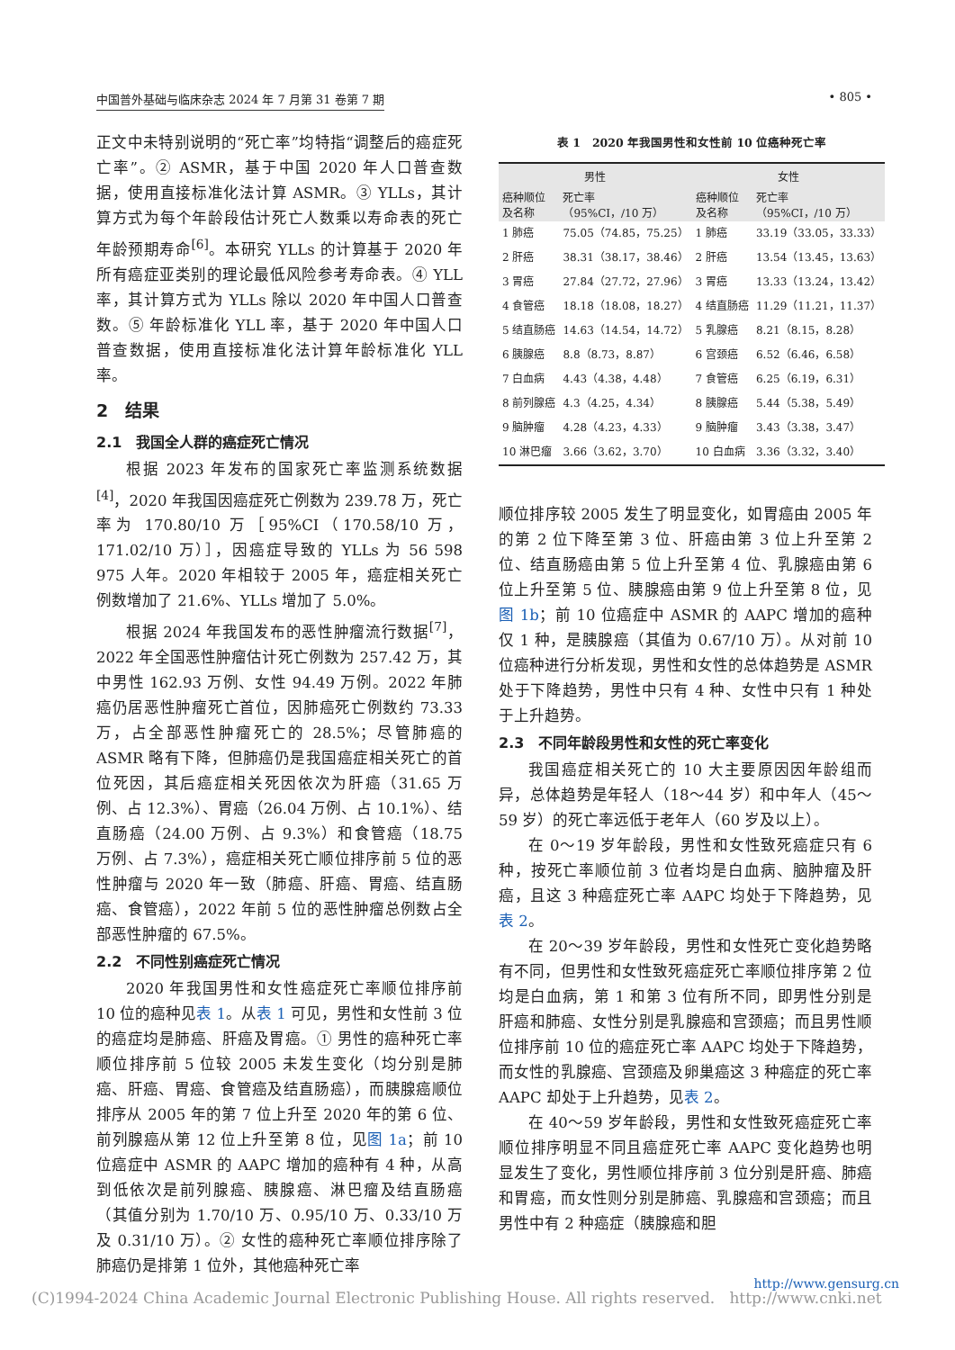中国普外基础与临床杂志 2024 年 7 月第 31 卷第 7 期 • 805 •
正文中未特别说明的“死亡率”均特指“调整后的癌症死亡率”。② ASMR，基于中国 2020 年人口普查数据，使用直接标准化法计算 ASMR。③ YLLs，其计算方式为每个年龄段估计死亡人数乘以寿命表的死亡年龄预期寿命<sup>[6]</sup>。本研究 YLLs 的计算基于 2020 年所有癌症亚类别的理论最低风险参考寿命表。④ YLL 率，其计算方式为 YLLs 除以 2020 年中国人口普查数。⑤ 年龄标准化 YLL 率，基于 2020 年中国人口普查数据，使用直接标准化法计算年龄标准化 YLL 率。
2　结果
2.1　我国全人群的癌症死亡情况
根据 2023 年发布的国家死亡率监测系统数据<sup>[4]</sup>，2020 年我国因癌症死亡例数为 239.78 万，死亡率为 170.80/10 万［95%CI（170.58/10 万，171.02/10 万）］，因癌症导致的 YLLs 为 56 598 975 人年。2020 年相较于 2005 年，癌症相关死亡例数增加了 21.6%、YLLs 增加了 5.0%。
根据 2024 年我国发布的恶性肿瘤流行数据<sup>[7]</sup>，2022 年全国恶性肿瘤估计死亡例数为 257.42 万，其中男性 162.93 万例、女性 94.49 万例。2022 年肺癌仍居恶性肿瘤死亡首位，因肺癌死亡例数约 73.33 万，占全部恶性肿瘤死亡的 28.5%；尽管肺癌的 ASMR 略有下降，但肺癌仍是我国癌症相关死亡的首位死因，其后癌症相关死因依次为肝癌（31.65 万例、占 12.3%）、胃癌（26.04 万例、占 10.1%）、结直肠癌（24.00 万例、占 9.3%）和食管癌（18.75 万例、占 7.3%），癌症相关死亡顺位排序前 5 位的恶性肿瘤与 2020 年一致（肺癌、肝癌、胃癌、结直肠癌、食管癌），2022 年前 5 位的恶性肿瘤总例数占全部恶性肿瘤的 67.5%。
2.2　不同性别癌症死亡情况
2020 年我国男性和女性癌症死亡率顺位排序前 10 位的癌种见表 1。从表 1 可见，男性和女性前 3 位的癌症均是肺癌、肝癌及胃癌。① 男性的癌种死亡率顺位排序前 5 位较 2005 未发生变化（均分别是肺癌、肝癌、胃癌、食管癌及结直肠癌），而胰腺癌顺位排序从 2005 年的第 7 位上升至 2020 年的第 6 位、前列腺癌从第 12 位上升至第 8 位，见图 1a；前 10 位癌症中 ASMR 的 AAPC 增加的癌种有 4 种，从高到低依次是前列腺癌、胰腺癌、淋巴瘤及结直肠癌（其值分别为 1.70/10 万、0.95/10 万、0.33/10 万及 0.31/10 万）。② 女性的癌种死亡率顺位排序除了肺癌仍是排第 1 位外，其他癌种死亡率
表 1 2020 年我国男性和女性前 10 位癌种死亡率
| 男性 | | 女性 | |
| --- | --- | --- | --- |
| 癌种顺位 及名称 | 死亡率 （95%CI，/10 万） | 癌种顺位 及名称 | 死亡率 （95%CI，/10 万） |
| 1 肺癌 | 75.05（74.85，75.25） | 1 肺癌 | 33.19（33.05，33.33） |
| 2 肝癌 | 38.31（38.17，38.46） | 2 肝癌 | 13.54（13.45，13.63） |
| 3 胃癌 | 27.84（27.72，27.96） | 3 胃癌 | 13.33（13.24，13.42） |
| 4 食管癌 | 18.18（18.08，18.27） | 4 结直肠癌 | 11.29（11.21，11.37） |
| 5 结直肠癌 | 14.63（14.54，14.72） | 5 乳腺癌 | 8.21（8.15，8.28） |
| 6 胰腺癌 | 8.8（8.73，8.87） | 6 宫颈癌 | 6.52（6.46，6.58） |
| 7 白血病 | 4.43（4.38，4.48） | 7 食管癌 | 6.25（6.19，6.31） |
| 8 前列腺癌 | 4.3（4.25，4.34） | 8 胰腺癌 | 5.44（5.38，5.49） |
| 9 脑肿瘤 | 4.28（4.23，4.33） | 9 脑肿瘤 | 3.43（3.38，3.47） |
| 10 淋巴瘤 | 3.66（3.62，3.70） | 10 白血病 | 3.36（3.32，3.40） |
顺位排序较 2005 发生了明显变化，如胃癌由 2005 年的第 2 位下降至第 3 位、肝癌由第 3 位上升至第 2 位、结直肠癌由第 5 位上升至第 4 位、乳腺癌由第 6 位上升至第 5 位、胰腺癌由第 9 位上升至第 8 位，见图 1b；前 10 位癌症中 ASMR 的 AAPC 增加的癌种仅 1 种，是胰腺癌（其值为 0.67/10 万）。从对前 10 位癌种进行分析发现，男性和女性的总体趋势是 ASMR 处于下降趋势，男性中只有 4 种、女性中只有 1 种处于上升趋势。
2.3　不同年龄段男性和女性的死亡率变化
我国癌症相关死亡的 10 大主要原因因年龄组而异，总体趋势是年轻人（18～44 岁）和中年人（45～59 岁）的死亡率远低于老年人（60 岁及以上）。
在 0～19 岁年龄段，男性和女性致死癌症只有 6 种，按死亡率顺位前 3 位者均是白血病、脑肿瘤及肝癌，且这 3 种癌症死亡率 AAPC 均处于下降趋势，见表 2。
在 20～39 岁年龄段，男性和女性死亡变化趋势略有不同，但男性和女性致死癌症死亡率顺位排序第 2 位均是白血病，第 1 和第 3 位有所不同，即男性分别是肝癌和肺癌、女性分别是乳腺癌和宫颈癌；而且男性顺位排序前 10 位的癌症死亡率 AAPC 均处于下降趋势，而女性的乳腺癌、宫颈癌及卵巢癌这 3 种癌症的死亡率 AAPC 却处于上升趋势，见表 2。
在 40～59 岁年龄段，男性和女性致死癌症死亡率顺位排序明显不同且癌症死亡率 AAPC 变化趋势也明显发生了变化，男性顺位排序前 3 位分别是肝癌、肺癌和胃癌，而女性则分别是肺癌、乳腺癌和宫颈癌；而且男性中有 2 种癌症（胰腺癌和胆
http://www.gensurg.cn
(C)1994-2024 China Academic Journal Electronic Publishing House. All rights reserved. http://www.cnki.net